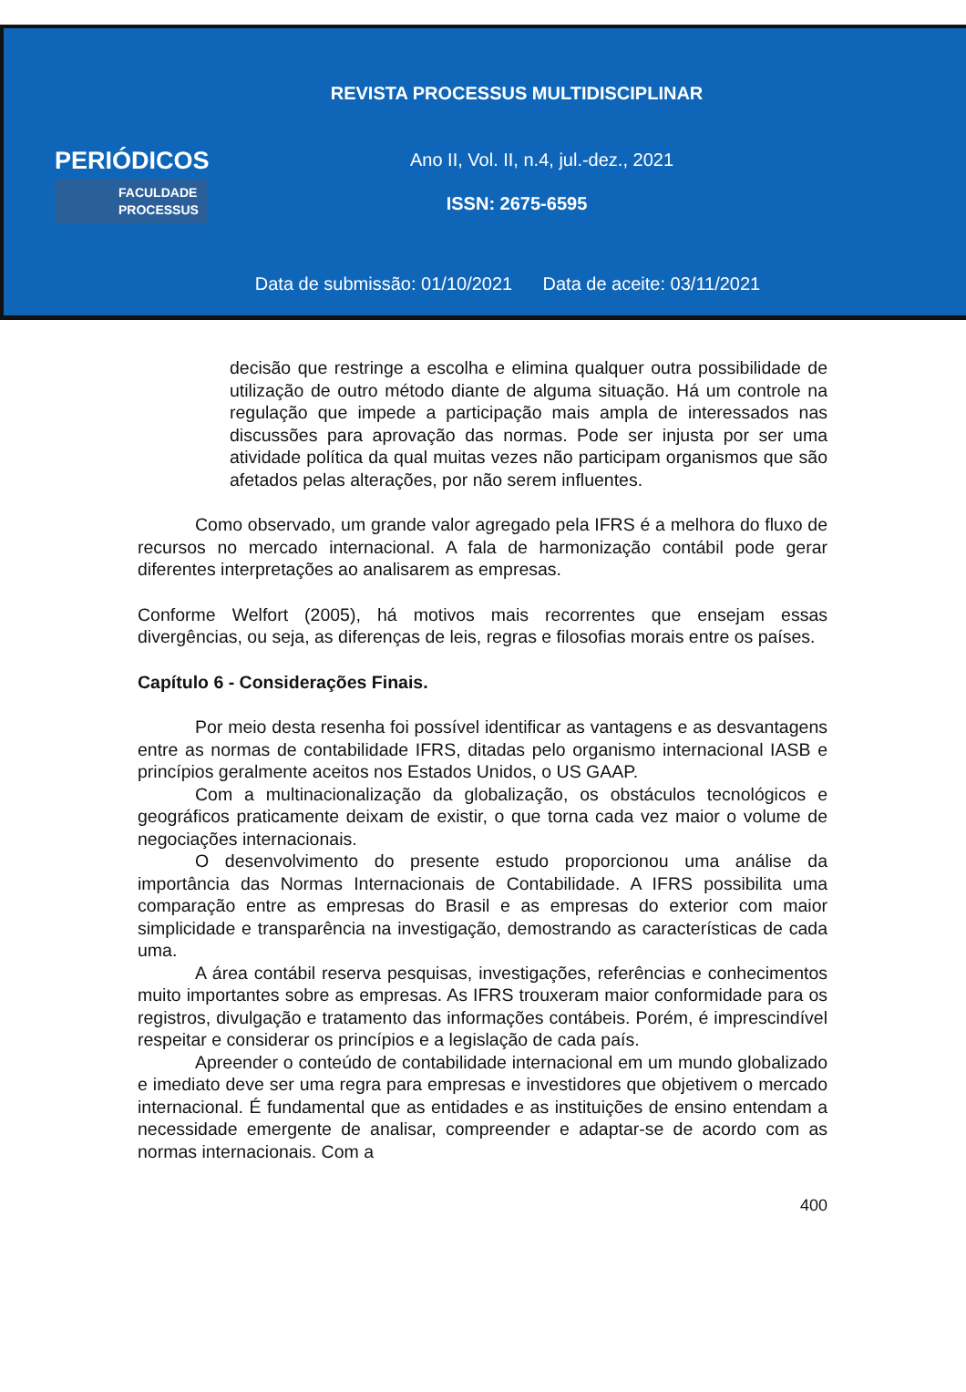PERIÓDICOS
FACULDADE
PROCESSUS
REVISTA PROCESSUS MULTIDISCIPLINAR
Ano II, Vol. II, n.4, jul.-dez., 2021
ISSN: 2675-6595
Data de submissão: 01/10/2021 Data de aceite: 03/11/2021
decisão que restringe a escolha e elimina qualquer outra possibilidade de utilização de outro método diante de alguma situação. Há um controle na regulação que impede a participação mais ampla de interessados nas discussões para aprovação das normas. Pode ser injusta por ser uma atividade política da qual muitas vezes não participam organismos que são afetados pelas alterações, por não serem influentes.
Como observado, um grande valor agregado pela IFRS é a melhora do fluxo de recursos no mercado internacional. A fala de harmonização contábil pode gerar diferentes interpretações ao analisarem as empresas.
Conforme Welfort (2005), há motivos mais recorrentes que ensejam essas divergências, ou seja, as diferenças de leis, regras e filosofias morais entre os países.
Capítulo 6 - Considerações Finais.
Por meio desta resenha foi possível identificar as vantagens e as desvantagens entre as normas de contabilidade IFRS, ditadas pelo organismo internacional IASB e princípios geralmente aceitos nos Estados Unidos, o US GAAP.
Com a multinacionalização da globalização, os obstáculos tecnológicos e geográficos praticamente deixam de existir, o que torna cada vez maior o volume de negociações internacionais.
O desenvolvimento do presente estudo proporcionou uma análise da importância das Normas Internacionais de Contabilidade. A IFRS possibilita uma comparação entre as empresas do Brasil e as empresas do exterior com maior simplicidade e transparência na investigação, demostrando as características de cada uma.
A área contábil reserva pesquisas, investigações, referências e conhecimentos muito importantes sobre as empresas. As IFRS trouxeram maior conformidade para os registros, divulgação e tratamento das informações contábeis. Porém, é imprescindível respeitar e considerar os princípios e a legislação de cada país.
Apreender o conteúdo de contabilidade internacional em um mundo globalizado e imediato deve ser uma regra para empresas e investidores que objetivem o mercado internacional. É fundamental que as entidades e as instituições de ensino entendam a necessidade emergente de analisar, compreender e adaptar-se de acordo com as normas internacionais. Com a
400